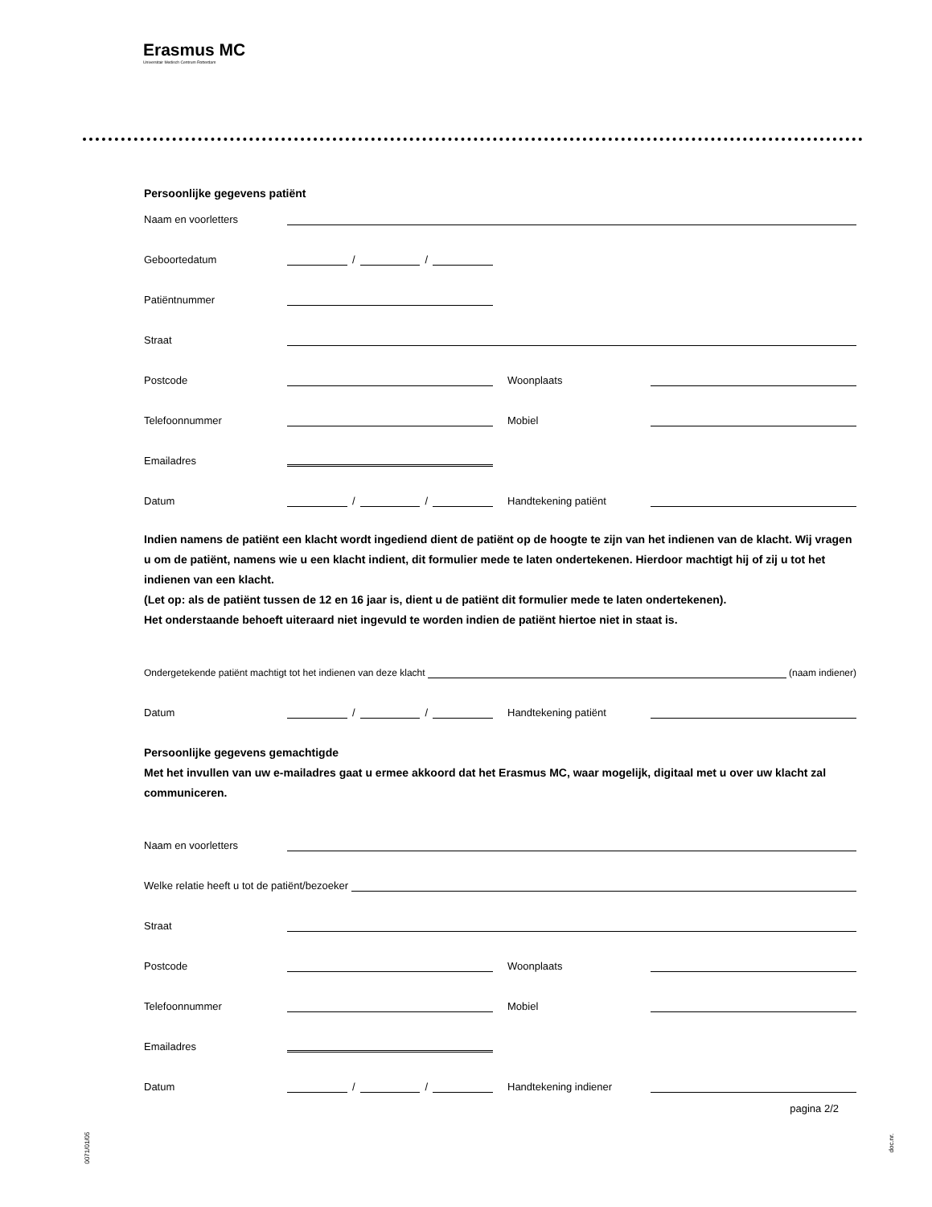Erasmus MC
Universitair Medisch Centrum Rotterdam
Persoonlijke gegevens patiënt
Naam en voorletters
Geboortedatum
/
/
Patiëntnummer
Straat
Postcode
Woonplaats
Telefoonnummer
Mobiel
Emailadres
Datum
/
/
Handtekening patiënt
Indien namens de patiënt een klacht wordt ingediend dient de patiënt op de hoogte te zijn van het indienen van de klacht. Wij vragen u om de patiënt, namens wie u een klacht indient, dit formulier mede te laten ondertekenen. Hierdoor machtigt hij of zij u tot het indienen van een klacht.
(Let op: als de patiënt tussen de 12 en 16 jaar is, dient u de patiënt dit formulier mede te laten ondertekenen).
Het onderstaande behoeft uiteraard niet ingevuld te worden indien de patiënt hiertoe niet in staat is.
Ondergetekende patiënt machtigt tot het indienen van deze klacht
(naam indiener)
Datum
/
/
Handtekening patiënt
Persoonlijke gegevens gemachtigde
Met het invullen van uw e-mailadres gaat u ermee akkoord dat het Erasmus MC, waar mogelijk, digitaal met u over uw klacht zal communiceren.
Naam en voorletters
Welke relatie heeft u tot de patiënt/bezoeker
Straat
Postcode
Woonplaats
Telefoonnummer
Mobiel
Emailadres
Datum
/
/
Handtekening indiener
pagina 2/2
0071/01/05
doc.nr.